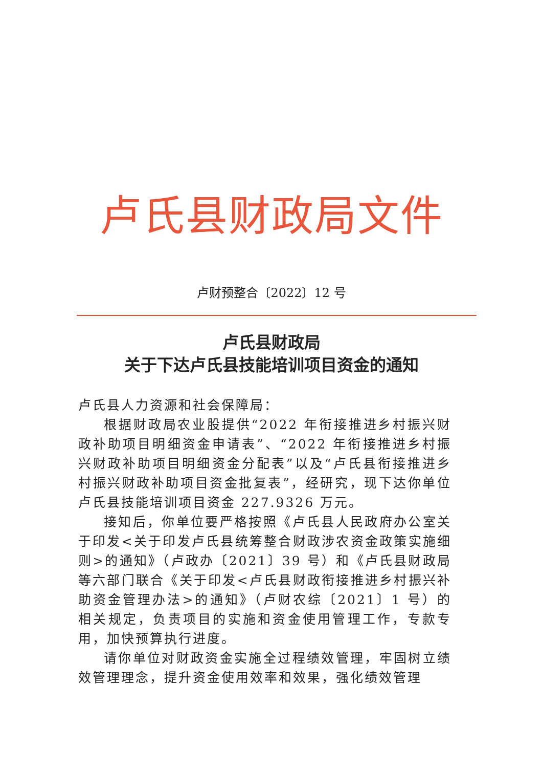卢氏县财政局文件
卢财预整合〔2022〕12 号
卢氏县财政局
关于下达卢氏县技能培训项目资金的通知
卢氏县人力资源和社会保障局：
根据财政局农业股提供“2022 年衔接推进乡村振兴财政补助项目明细资金申请表”、“2022 年衔接推进乡村振兴财政补助项目明细资金分配表”以及“卢氏县衔接推进乡村振兴财政补助项目资金批复表”，经研究，现下达你单位卢氏县技能培训项目资金 227.9326 万元。
接知后，你单位要严格按照《卢氏县人民政府办公室关于印发<关于印发卢氏县统筹整合财政涉农资金政策实施细则>的通知》（卢政办〔2021〕39 号）和《卢氏县财政局等六部门联合《关于印发<卢氏县财政衔接推进乡村振兴补助资金管理办法>的通知》（卢财农综〔2021〕1 号）的相关规定，负责项目的实施和资金使用管理工作，专款专用，加快预算执行进度。
请你单位对财政资金实施全过程绩效管理，牢固树立绩效管理理念，提升资金使用效率和效果，强化绩效管理